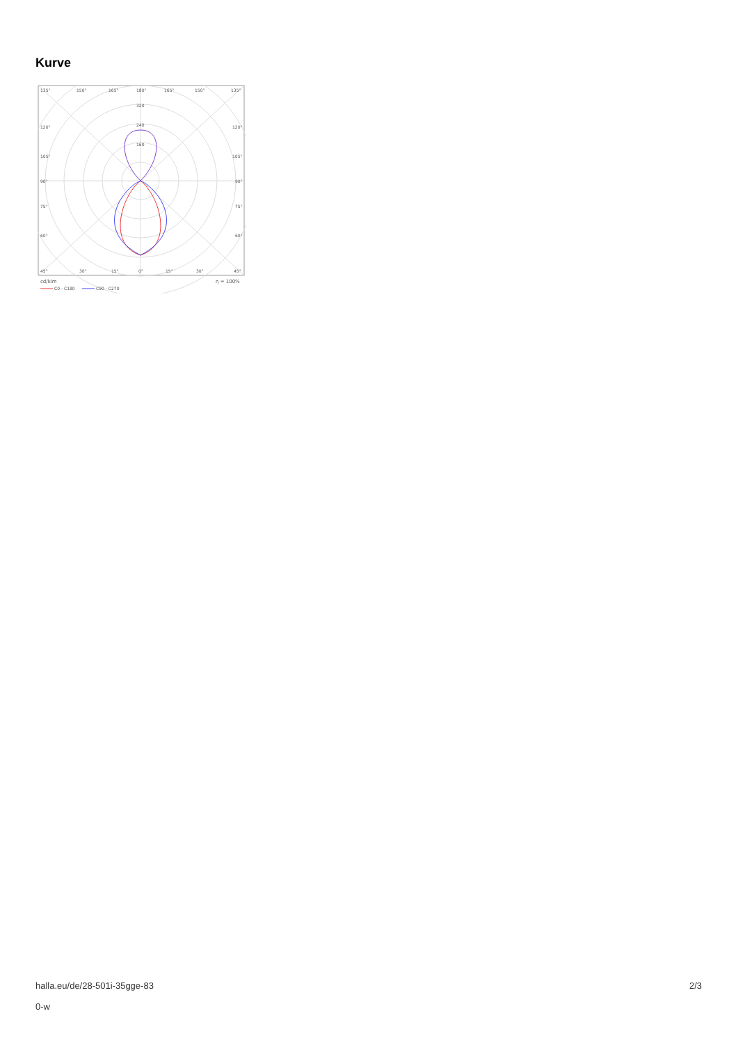Kurve
135°
150°
165°
180°
165°
150°
135°
320
240
160
120°
120°
105°
105°
90°
90°
75°
75°
60°
60°
45°
30°
15°
0°
15°
30°
45°
cd/klm
η = 100%
C0 - C180
C90 - C270
halla.eu/de/28-501i-35gge-83
0-w
2/3